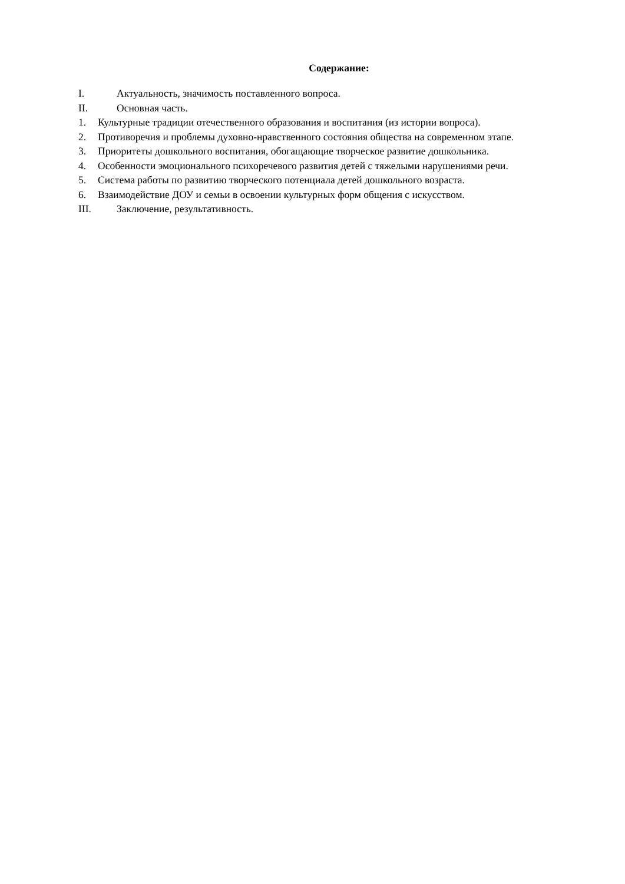Содержание:
I. Актуальность, значимость поставленного вопроса.
II. Основная часть.
1. Культурные традиции отечественного образования и воспитания (из истории вопроса).
2. Противоречия и проблемы духовно-нравственного состояния общества на современном этапе.
3. Приоритеты дошкольного воспитания, обогащающие творческое развитие дошкольника.
4. Особенности эмоционального психоречевого развития детей с тяжелыми нарушениями речи.
5. Система работы по развитию творческого потенциала детей дошкольного возраста.
6. Взаимодействие ДОУ и семьи в освоении культурных форм общения с искусством.
III. Заключение, результативность.